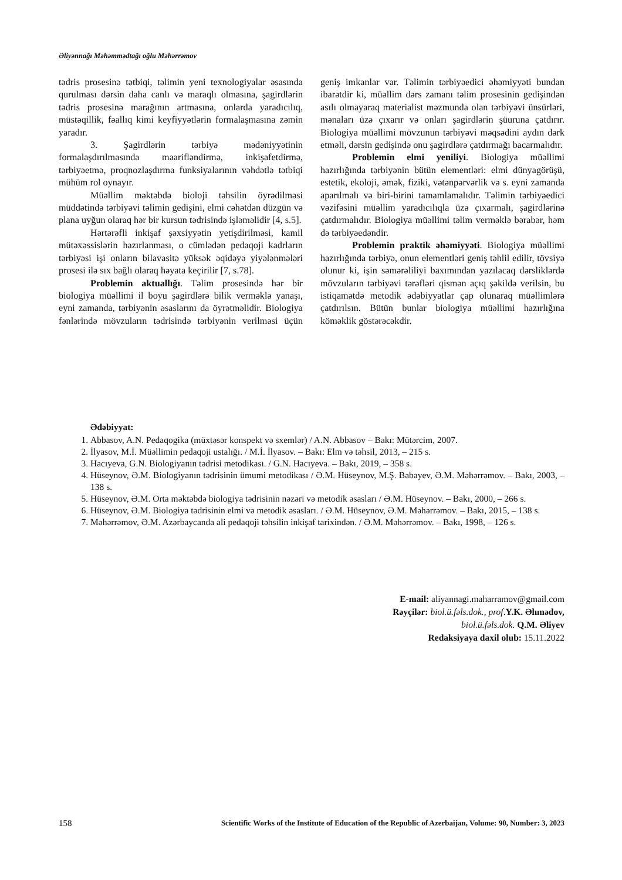Əliyənnağı Məhəmmədtağı oğlu Məhərrəmov
tədris prosesinə tətbiqi, təlimin yeni texnologiyalar əsasında qurulması dərsin daha canlı və maraqlı olmasına, şagirdlərin tədris prosesinə marağının artmasına, onlarda yaradıcılıq, müstəqillik, fəallıq kimi keyfiyyətlərin formalaşmasına zəmin yaradır.
3. Şagirdlərin tərbiyə mədəniyyətinin formalaşdırılmasında maarifləndirmə, inkişafetdirmə, tərbiyəetmə, proqnozlaşdırma funksiyalarının vəhdətlə tətbiqi mühüm rol oynayır.
Müəllim məktəbdə bioloji təhsilin öyrədilməsi müddətində tərbiyəvi təlimin gedişini, elmi cəhətdən düzgün və plana uyğun olaraq hər bir kursun tədrisində işləməlidir [4, s.5].
Hərtərəfli inkişaf şəxsiyyətin yetişdirilməsi, kamil mütəxəssislərin hazırlanması, o cümlədən pedaqoji kadrların tərbiyəsi işi onların bilavasitə yüksək əqidəyə yiyələnmələri prosesi ilə sıx bağlı olaraq həyata keçirilir [7, s.78].
Problemin aktuallığı. Təlim prosesində hər bir biologiya müəllimi il boyu şagirdlərə bilik verməklə yanaşı, eyni zamanda, tərbiyənin əsaslarını da öyrətməlidir. Biologiya fənlərində mövzuların tədrisində tərbiyənin verilməsi üçün geniş imkanlar var. Təlimin tərbiyəedici əhəmiyyəti bundan ibarətdir ki, müəllim dərs zamanı təlim prosesinin gedişindən asılı olmayaraq materialist məzmunda olan tərbiyəvi ünsürləri, mənaları üzə çıxarır və onları şagirdlərin şüuruna çatdırır. Biologiya müəllimi mövzunun tərbiyəvi məqsədini aydın dərk etməli, dərsin gedişində onu şagirdlərə çatdırmağı bacarmalıdır.
Problemin elmi yeniliyi. Biologiya müəllimi hazırlığında tərbiyənin bütün elementləri: elmi dünyagörüşü, estetik, ekoloji, əmək, fiziki, vətənpərvərlik və s. eyni zamanda aparılmalı və biri-birini tamamlamalıdır. Təlimin tərbiyəedici vəzifəsini müəllim yaradıcılıqla üzə çıxarmalı, şagirdlərinə çatdırmalıdır. Biologiya müəllimi təlim verməklə bərabər, həm də tərbiyəedəndir.
Problemin praktik əhəmiyyəti. Biologiya müəllimi hazırlığında tərbiyə, onun elementləri geniş təhlil edilir, tövsiyə olunur ki, işin səmərəliliyi baxımından yazılacaq dərsliklərdə mövzuların tərbiyəvi tərəfləri qismən açıq şəkildə verilsin, bu istiqamətdə metodik ədəbiyyatlar çap olunaraq müəllimlərə çatdırılsın. Bütün bunlar biologiya müəllimi hazırlığına köməklik göstərəcəkdir.
Ədəbiyyat:
1. Abbasov, A.N. Pedaqogika (müxtəsər konspekt və sxemlər) / A.N. Abbasov – Bakı: Mütərcim, 2007.
2. İlyasov, M.İ. Müəllimin pedaqoji ustalığı. / M.İ. İlyasov. – Bakı: Elm və təhsil, 2013, – 215 s.
3. Hacıyeva, G.N. Biologiyanın tədrisi metodikası. / G.N. Hacıyeva. – Bakı, 2019, – 358 s.
4. Hüseynov, Ə.M. Biologiyanın tədrisinin ümumi metodikası / Ə.M. Hüseynov, M.Ş. Babayev, Ə.M. Məhərrəmov. – Bakı, 2003, – 138 s.
5. Hüseynov, Ə.M. Orta məktəbdə biologiya tədrisinin nəzəri və metodik əsasları / Ə.M. Hüseynov. – Bakı, 2000, – 266 s.
6. Hüseynov, Ə.M. Biologiya tədrisinin elmi və metodik əsasları. / Ə.M. Hüseynov, Ə.M. Məhərrəmov. – Bakı, 2015, – 138 s.
7. Məhərrəmov, Ə.M. Azərbaycanda ali pedaqoji təhsilin inkişaf tarixindən. / Ə.M. Məhərrəmov. – Bakı, 1998, – 126 s.
E-mail: aliyannagi.maharramov@gmail.com
Rəyçilər: biol.ü.fəls.dok., prof.Y.K. Əhmədov,
biol.ü.fəls.dok. Q.M. Əliyev
Redaksiyaya daxil olub: 15.11.2022
158 Scientific Works of the Institute of Education of the Republic of Azerbaijan, Volume: 90, Number: 3, 2023